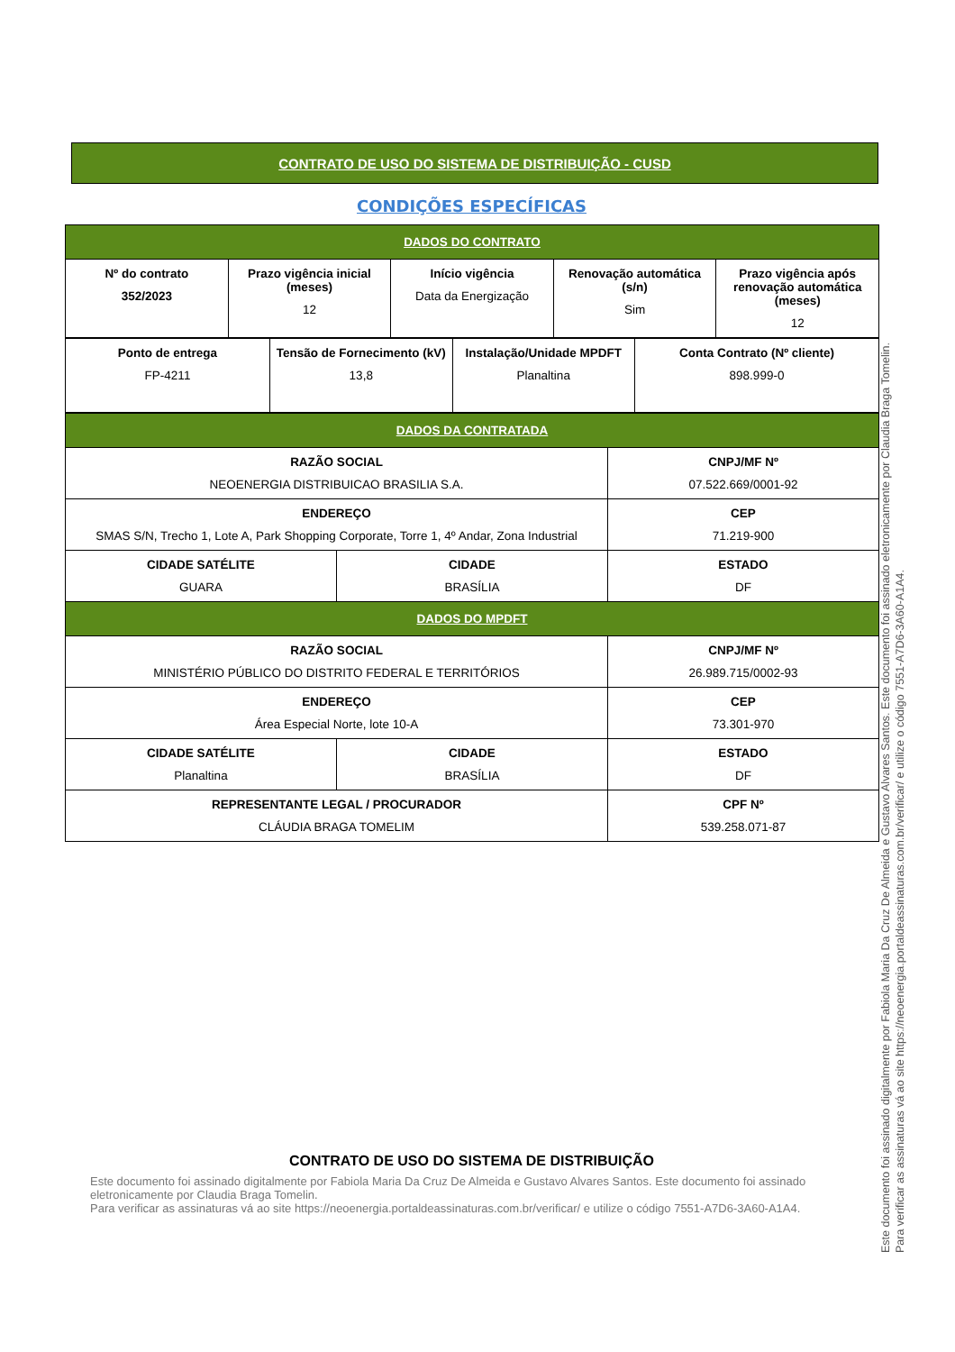CONTRATO DE USO DO SISTEMA DE DISTRIBUIÇÃO - CUSD
CONDIÇÕES ESPECÍFICAS
| DADOS DO CONTRATO | | | | |
| --- | --- | --- | --- | --- |
| Nº do contrato 352/2023 | Prazo vigência inicial (meses) 12 | Início vigência Data da Energização | Renovação automática (s/n) Sim | Prazo vigência após renovação automática (meses) 12 |
| Ponto de entrega FP-4211 | Tensão de Fornecimento (kV) 13,8 | Instalação/Unidade MPDFT Planaltina | Conta Contrato (Nº cliente) 898.999-0 |
| DADOS DA CONTRATADA | | |
| --- | --- | --- |
| RAZÃO SOCIAL NEOENERGIA DISTRIBUICAO BRASILIA S.A. | | CNPJ/MF Nº 07.522.669/0001-92 |
| ENDEREÇO SMAS S/N, Trecho 1, Lote A, Park Shopping Corporate, Torre 1, 4º Andar, Zona Industrial | | CEP 71.219-900 |
| CIDADE SATÉLITE GUARA | CIDADE BRASÍLIA | ESTADO DF |
| DADOS DO MPDFT | | |
| RAZÃO SOCIAL MINISTÉRIO PÚBLICO DO DISTRITO FEDERAL E TERRITÓRIOS | | CNPJ/MF Nº 26.989.715/0002-93 |
| ENDEREÇO Área Especial Norte, lote 10-A | | CEP 73.301-970 |
| CIDADE SATÉLITE Planaltina | CIDADE BRASÍLIA | ESTADO DF |
| REPRESENTANTE LEGAL / PROCURADOR CLÁUDIA BRAGA TOMELIM | | CPF Nº 539.258.071-87 |
CONTRATO DE USO DO SISTEMA DE DISTRIBUIÇÃO
Este documento foi assinado digitalmente por Fabiola Maria Da Cruz De Almeida e Gustavo Alvares Santos. Este documento foi assinado eletronicamente por Claudia Braga Tomelin.
Para verificar as assinaturas vá ao site https://neoenergia.portaldeassinaturas.com.br/verificar/ e utilize o código 7551-A7D6-3A60-A1A4.
Este documento foi assinado digitalmente por Fabiola Maria Da Cruz De Almeida e Gustavo Alvares Santos. Este documento foi assinado eletronicamente por Claudia Braga Tomelin.
Para verificar as assinaturas vá ao site https://neoenergia.portaldeassinaturas.com.br/verificar/ e utilize o código 7551-A7D6-3A60-A1A4.